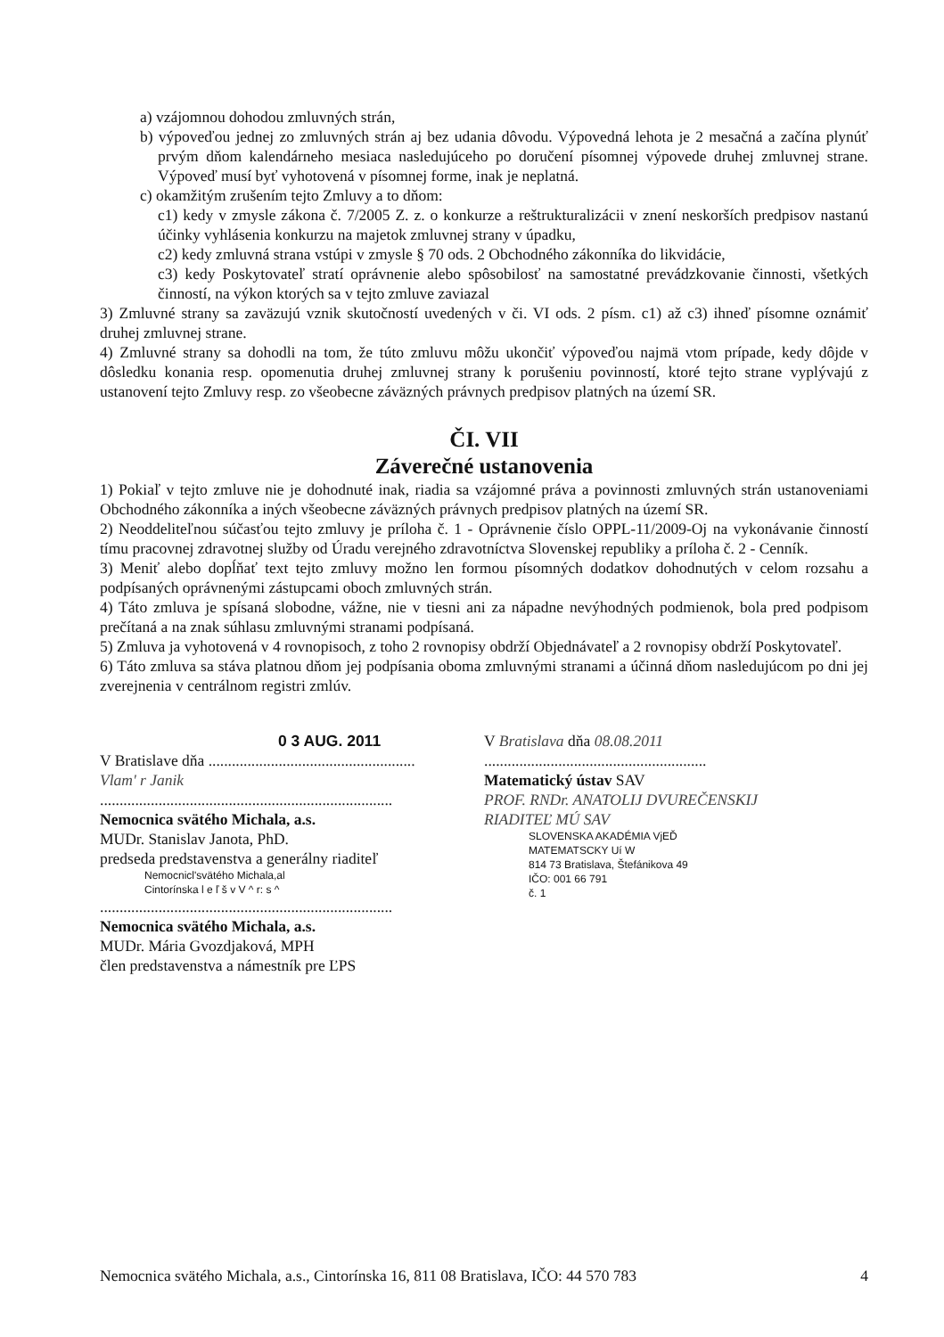a) vzájomnou dohodou zmluvných strán,
b) výpoveďou jednej zo zmluvných strán aj bez udania dôvodu. Výpovedná lehota je 2 mesačná a začína plynúť prvým dňom kalendárneho mesiaca nasledujúceho po doručení písomnej výpovede druhej zmluvnej strane. Výpoveď musí byť vyhotovená v písomnej forme, inak je neplatná.
c) okamžitým zrušením tejto Zmluvy a to dňom:
c1) kedy v zmysle zákona č. 7/2005 Z. z. o konkurze a reštrukturalizácii v znení neskorších predpisov nastanú účinky vyhlásenia konkurzu na majetok zmluvnej strany v úpadku,
c2) kedy zmluvná strana vstúpi v zmysle § 70 ods. 2 Obchodného zákonníka do likvidácie,
c3) kedy Poskytovateľ stratí oprávnenie alebo spôsobilosť na samostatné prevádzkovanie činnosti, všetkých činností, na výkon ktorých sa v tejto zmluve zaviazal
3) Zmluvné strany sa zaväzujú vznik skutočností uvedených v či. VI ods. 2 písm. c1) až c3) ihneď písomne oznámiť druhej zmluvnej strane.
4) Zmluvné strany sa dohodli na tom, že túto zmluvu môžu ukončiť výpoveďou najmä vtom prípade, kedy dôjde v dôsledku konania resp. opomenutia druhej zmluvnej strany k porušeniu povinností, ktoré tejto strane vyplývajú z ustanovení tejto Zmluvy resp. zo všeobecne záväzných právnych predpisov platných na území SR.
ČI. VII
Záverečné ustanovenia
1) Pokiaľ v tejto zmluve nie je dohodnuté inak, riadia sa vzájomné práva a povinnosti zmluvných strán ustanoveniami Obchodného zákonníka a iných všeobecne záväzných právnych predpisov platných na území SR.
2) Neoddeliteľnou súčasťou tejto zmluvy je príloha č. 1 - Oprávnenie číslo OPPL-11/2009-Oj na vykonávanie činností tímu pracovnej zdravotnej služby od Úradu verejného zdravotníctva Slovenskej republiky a príloha č. 2 - Cenník.
3) Meniť alebo dopĺňať text tejto zmluvy možno len formou písomných dodatkov dohodnutých v celom rozsahu a podpísaných oprávnenými zástupcami oboch zmluvných strán.
4) Táto zmluva je spísaná slobodne, vážne, nie v tiesni ani za nápadne nevýhodných podmienok, bola pred podpisom prečítaná a na znak súhlasu zmluvnými stranami podpísaná.
5) Zmluva ja vyhotovená v 4 rovnopisoch, z toho 2 rovnopisy obdrží Objednávateľ a 2 rovnopisy obdrží Poskytovateľ.
6) Táto zmluva sa stáva platnou dňom jej podpísania oboma zmluvnými stranami a účinná dňom nasledujúcom po dni jej zverejnenia v centrálnom registri zmlúv.
0 3 AUG. 2011
V Bratislave dňa .....................................................
Vlam' r Janik
...........................................................................
Nemocnica svätého Michala, a.s.
MUDr. Stanislav Janota, PhD.
predseda predstavenstva a generálny riaditeľ
Nemocnicl'svätého Michala,al
Cintorínska l e ľ š v V ^ r: s ^
...........................................................................
Nemocnica svätého Michala, a.s.
MUDr. Mária Gvozdjaková, MPH
člen predstavenstva a námestník pre ĽPS
V Bratislava dňa 08.08.2011
.........................................................
Matematický ústav SAV
PROF. RNDr. ANATOLIJ DVUREČENSKIJ
RIADITEĽ MÚ SAV
SLOVENSKA AKADÉMIA VjEĎ
MATEMATSCKY Uí W
814 73 Bratislava, Štefánikova 49
IČO: 001 66 791
č. 1
Nemocnica svätého Michala, a.s., Cintorínska 16, 811 08 Bratislava, IČO: 44 570 783 4